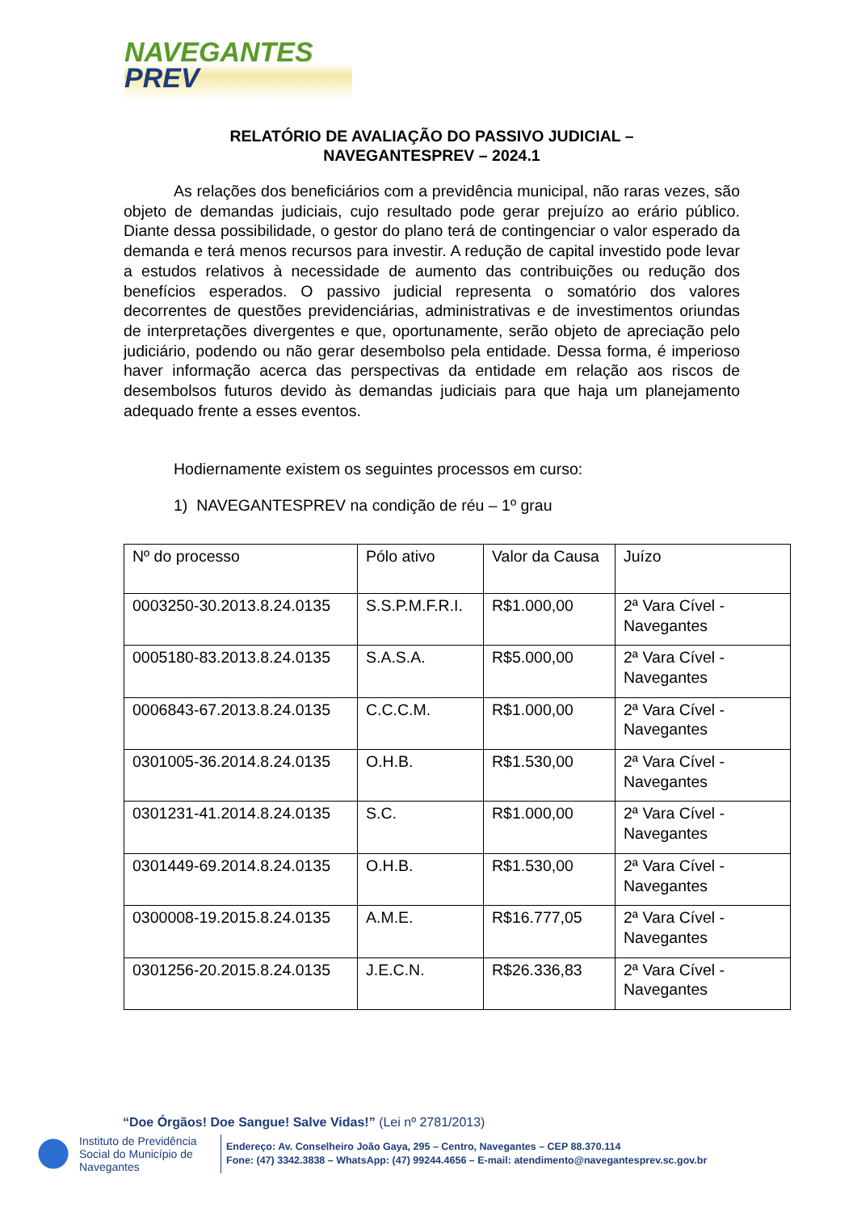NAVEGANTES
PREV
RELATÓRIO DE AVALIAÇÃO DO PASSIVO JUDICIAL –
NAVEGANTESPREV – 2024.1
As relações dos beneficiários com a previdência municipal, não raras vezes, são objeto de demandas judiciais, cujo resultado pode gerar prejuízo ao erário público. Diante dessa possibilidade, o gestor do plano terá de contingenciar o valor esperado da demanda e terá menos recursos para investir. A redução de capital investido pode levar a estudos relativos à necessidade de aumento das contribuições ou redução dos benefícios esperados. O passivo judicial representa o somatório dos valores decorrentes de questões previdenciárias, administrativas e de investimentos oriundas de interpretações divergentes e que, oportunamente, serão objeto de apreciação pelo judiciário, podendo ou não gerar desembolso pela entidade. Dessa forma, é imperioso haver informação acerca das perspectivas da entidade em relação aos riscos de desembolsos futuros devido às demandas judiciais para que haja um planejamento adequado frente a esses eventos.
Hodiernamente existem os seguintes processos em curso:
1) NAVEGANTESPREV na condição de réu – 1º grau
| Nº do processo | Pólo ativo | Valor da Causa | Juízo |
| --- | --- | --- | --- |
| 0003250-30.2013.8.24.0135 | S.S.P.M.F.R.I. | R$1.000,00 | 2ª Vara Cível - Navegantes |
| 0005180-83.2013.8.24.0135 | S.A.S.A. | R$5.000,00 | 2ª Vara Cível - Navegantes |
| 0006843-67.2013.8.24.0135 | C.C.C.M. | R$1.000,00 | 2ª Vara Cível - Navegantes |
| 0301005-36.2014.8.24.0135 | O.H.B. | R$1.530,00 | 2ª Vara Cível - Navegantes |
| 0301231-41.2014.8.24.0135 | S.C. | R$1.000,00 | 2ª Vara Cível - Navegantes |
| 0301449-69.2014.8.24.0135 | O.H.B. | R$1.530,00 | 2ª Vara Cível - Navegantes |
| 0300008-19.2015.8.24.0135 | A.M.E. | R$16.777,05 | 2ª Vara Cível - Navegantes |
| 0301256-20.2015.8.24.0135 | J.E.C.N. | R$26.336,83 | 2ª Vara Cível - Navegantes |
“Doe Órgãos! Doe Sangue! Salve Vidas!” (Lei nº 2781/2013)
Instituto de Previdência Social do Município de Navegantes
Endereço: Av. Conselheiro João Gaya, 295 – Centro, Navegantes – CEP 88.370.114
Fone: (47) 3342.3838 – WhatsApp: (47) 99244.4656 – E-mail: atendimento@navegantesprev.sc.gov.br